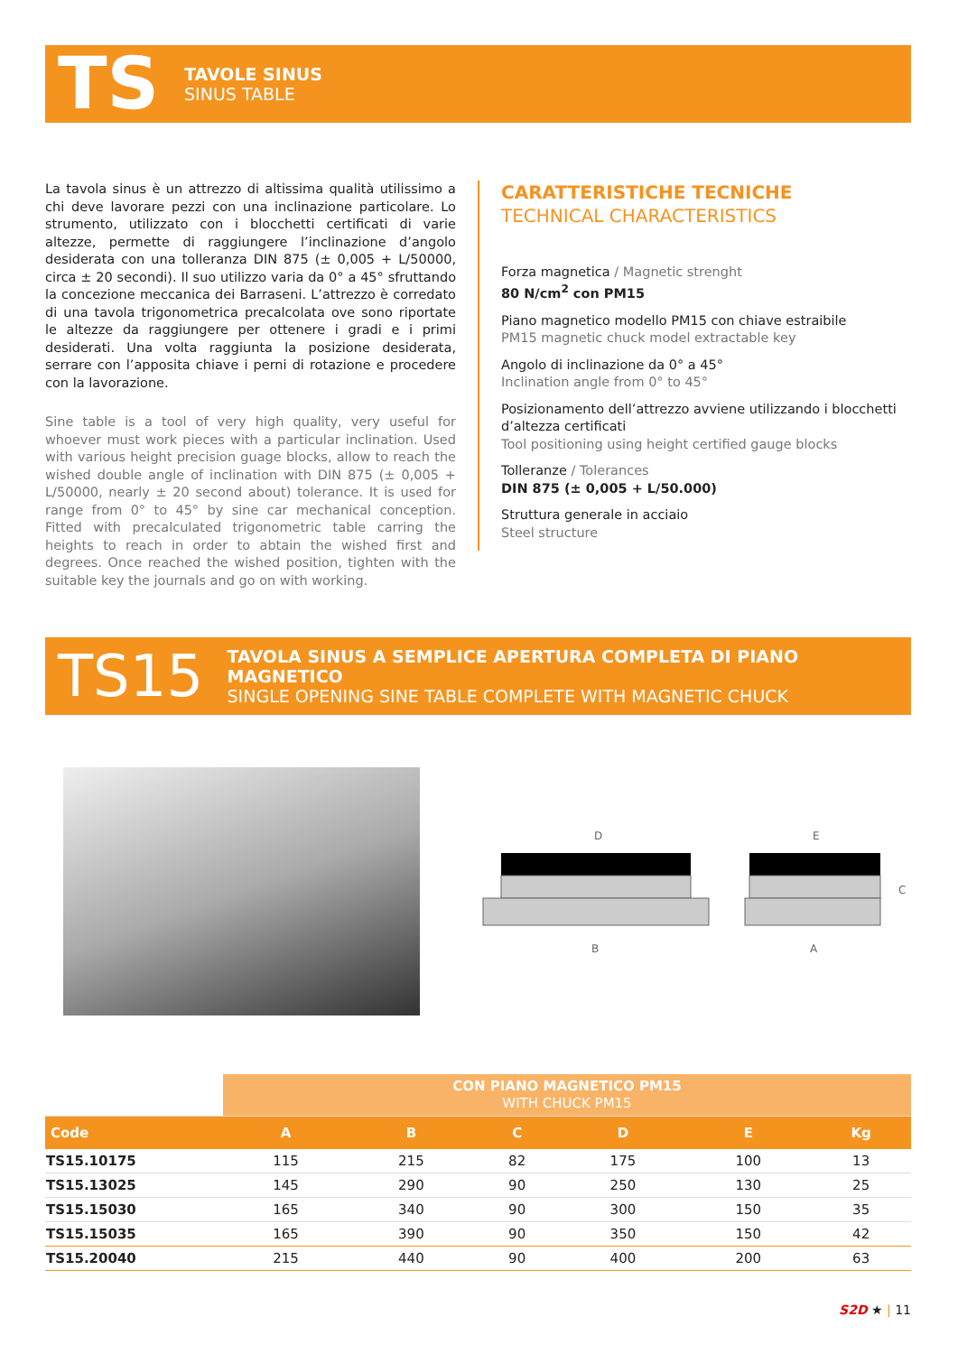TS
TAVOLE SINUS
SINUS TABLE
La tavola sinus è un attrezzo di altissima qualità utilissimo a chi deve lavorare pezzi con una inclinazione particolare. Lo strumento, utilizzato con i blocchetti certificati di varie altezze, permette di raggiungere l’inclinazione d’angolo desiderata con una tolleranza DIN 875 (± 0,005 + L/50000, circa ± 20 secondi). Il suo utilizzo varia da 0° a 45° sfruttando la concezione meccanica dei Barraseni. L’attrezzo è corredato di una tavola trigonometrica precalcolata ove sono riportate le altezze da raggiungere per ottenere i gradi e i primi desiderati. Una volta raggiunta la posizione desiderata, serrare con l’apposita chiave i perni di rotazione e procedere con la lavorazione.
Sine table is a tool of very high quality, very useful for whoever must work pieces with a particular inclination. Used with various height precision guage blocks, allow to reach the wished double angle of inclination with DIN 875 (± 0,005 + L/50000, nearly ± 20 second about) tolerance. It is used for range from 0° to 45° by sine car mechanical conception. Fitted with precalculated trigonometric table carring the heights to reach in order to abtain the wished first and degrees. Once reached the wished position, tighten with the suitable key the journals and go on with working.
CARATTERISTICHE TECNICHE
TECHNICAL CHARACTERISTICS
Forza magnetica / Magnetic strenght
80 N/cm<sup>2</sup> con PM15
Piano magnetico modello PM15 con chiave estraibile
PM15 magnetic chuck model extractable key
Angolo di inclinazione da 0° a 45°
Inclination angle from 0° to 45°
Posizionamento dell’attrezzo avviene utilizzando i blocchetti d’altezza certificati
Tool positioning using height certified gauge blocks
Tolleranze / Tolerances
DIN 875 (± 0,005 + L/50.000)
Struttura generale in acciaio
Steel structure
TS15
TAVOLA SINUS A SEMPLICE APERTURA COMPLETA DI PIANO MAGNETICO
SINGLE OPENING SINE TABLE COMPLETE WITH MAGNETIC CHUCK
D
E
B
A
C
| | CON PIANO MAGNETICO PM15 WITH CHUCK PM15 | | | | | |
| Code | A | B | C | D | E | Kg |
| TS15.10175 | 115 | 215 | 82 | 175 | 100 | 13 |
| TS15.13025 | 145 | 290 | 90 | 250 | 130 | 25 |
| TS15.15030 | 165 | 340 | 90 | 300 | 150 | 35 |
| TS15.15035 | 165 | 390 | 90 | 350 | 150 | 42 |
| TS15.20040 | 215 | 440 | 90 | 400 | 200 | 63 |
S2D ★ | 11